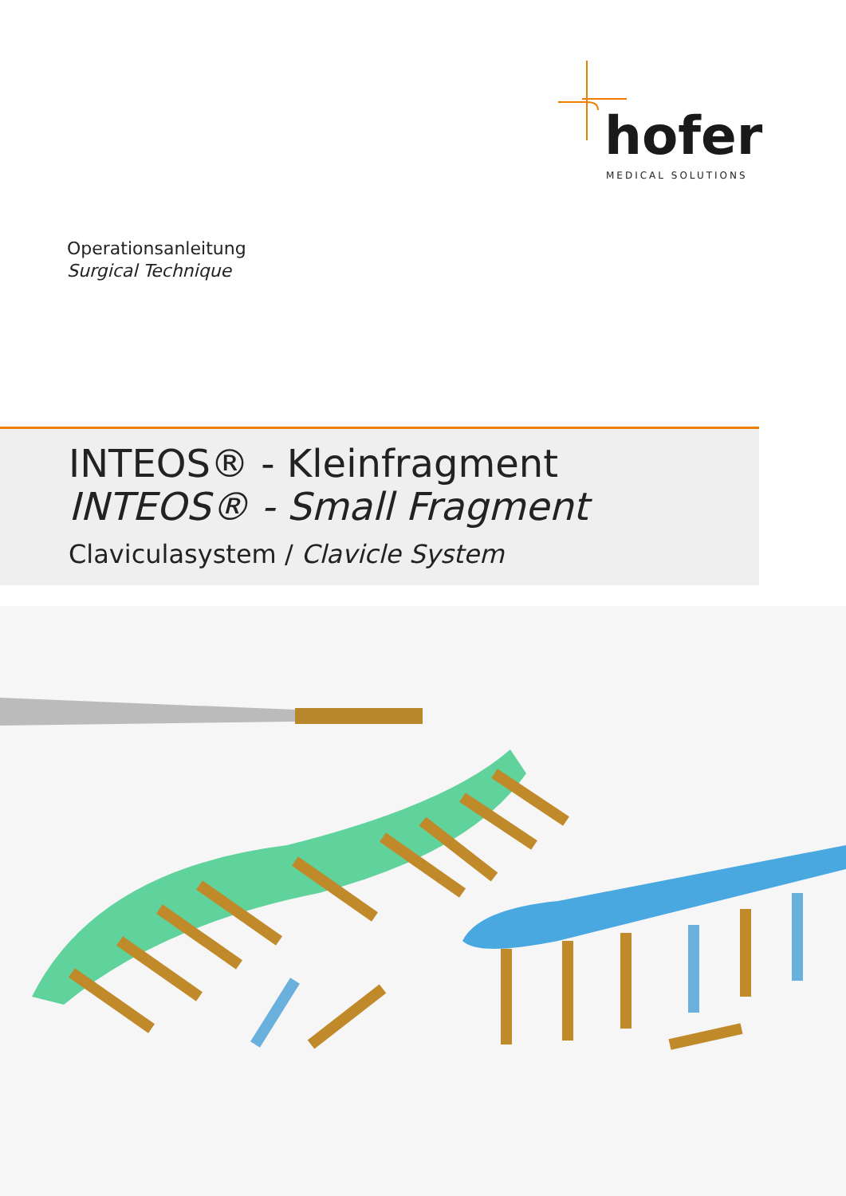hofer
MEDICAL SOLUTIONS
Operationsanleitung
Surgical Technique
INTEOS® - Kleinfragment
INTEOS® - Small Fragment
Claviculasystem / Clavicle System